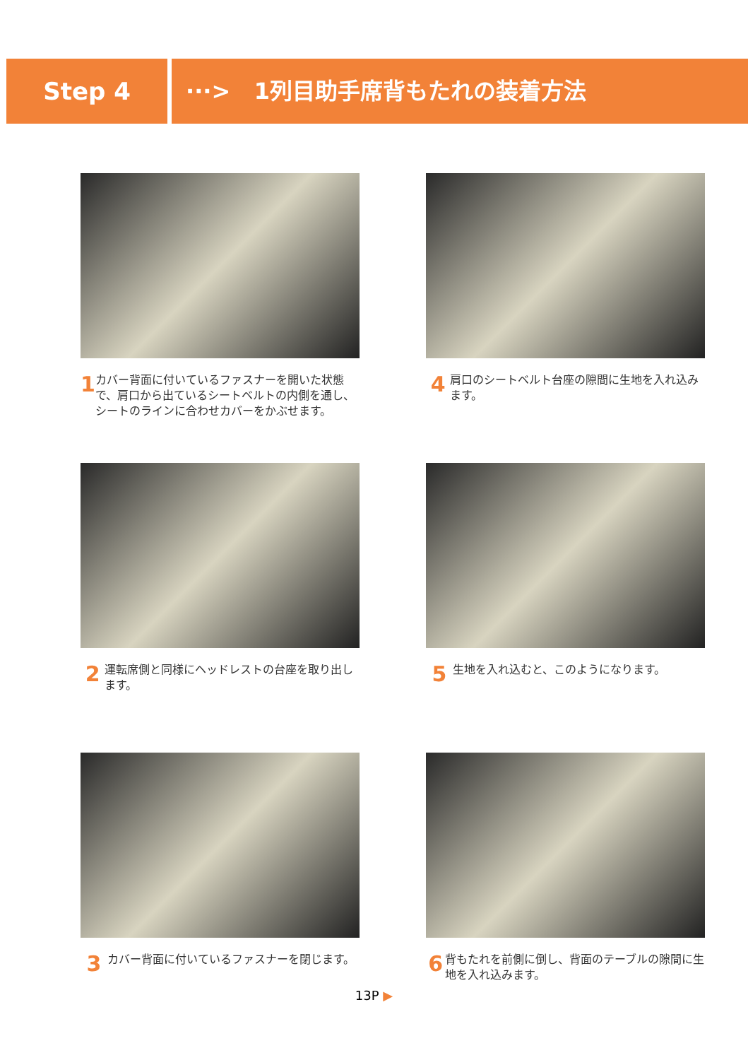Step 4 ···> 1列目助手席背もたれの装着方法
1
カバー背面に付いているファスナーを開いた状態で、肩口から出ているシートベルトの内側を通し、シートのラインに合わせカバーをかぶせます。
4
肩口のシートベルト台座の隙間に生地を入れ込みます。
2
運転席側と同様にヘッドレストの台座を取り出します。
5
生地を入れ込むと、このようになります。
3
カバー背面に付いているファスナーを閉じます。
6
背もたれを前側に倒し、背面のテーブルの隙間に生地を入れ込みます。
13P ▶